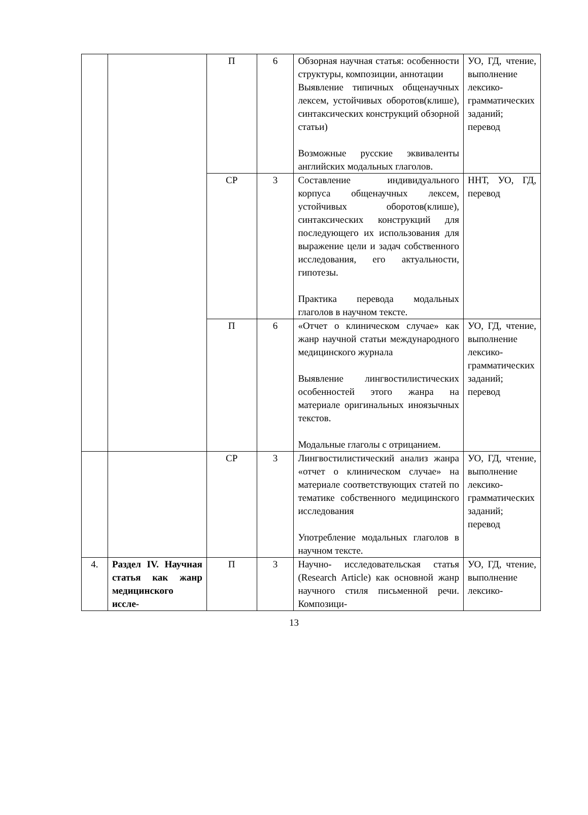| | | П | 6 | Обзорная научная статья: особенности структуры, композиции, аннотации Выявление типичных общенаучных лексем, устойчивых оборотов(клише), синтаксических конструкций обзорной статьи) Возможные русские эквиваленты английских модальных глаголов. | УО, ГД, чтение, выполнение лексико-грамматических заданий; перевод |
| | | СР | 3 | Составление индивидуального корпуса общенаучных лексем, устойчивых оборотов(клише), синтаксических конструкций для последующего их использования для выражение цели и задач собственного исследования, его актуальности, гипотезы. Практика перевода модальных глаголов в научном тексте. | ННТ, УО, ГД, перевод |
| | | П | 6 | «Отчет о клиническом случае» как жанр научной статьи международного медицинского журнала Выявление лингвостилистических особенностей этого жанра на материале оригинальных иноязычных текстов. Модальные глаголы с отрицанием. | УО, ГД, чтение, выполнение лексико-грамматических заданий; перевод |
| | | СР | 3 | Лингвостилистический анализ жанра «отчет о клиническом случае» на материале соответствующих статей по тематике собственного медицинского исследования Употребление модальных глаголов в научном тексте. | УО, ГД, чтение, выполнение лексико-грамматических заданий; перевод |
| 4. | Раздел IV. Научная статья как жанр медицинского иссле- | П | 3 | Научно- исследовательская статья (Research Article) как основной жанр научного стиля письменной речи. Композици- | УО, ГД, чтение, выполнение лексико- |
13